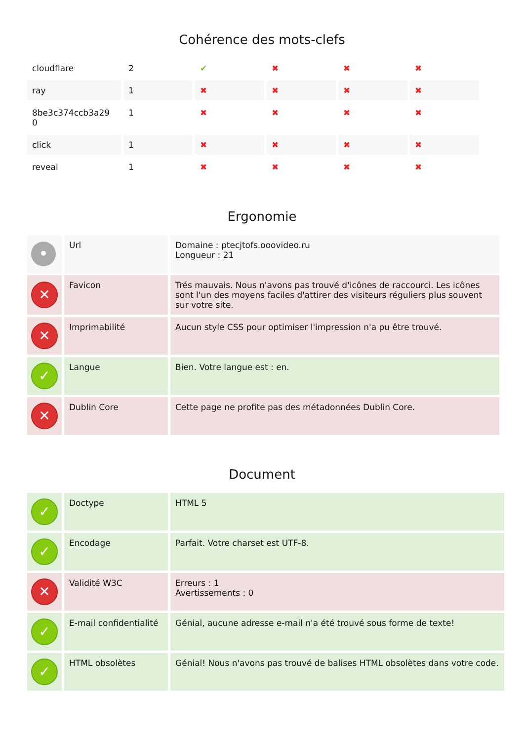Cohérence des mots-clefs
| cloudflare | 2 | ✔ | ✖ | ✖ | ✖ |
| ray | 1 | ✖ | ✖ | ✖ | ✖ |
| 8be3c374ccb3a29 0 | 1 | ✖ | ✖ | ✖ | ✖ |
| click | 1 | ✖ | ✖ | ✖ | ✖ |
| reveal | 1 | ✖ | ✖ | ✖ | ✖ |
Ergonomie
| • | Url | Domaine : ptecjtofs.ooovideo.ru Longueur : 21 |
| ✕ | Favicon | Trés mauvais. Nous n'avons pas trouvé d'icônes de raccourci. Les icônes sont l'un des moyens faciles d'attirer des visiteurs réguliers plus souvent sur votre site. |
| ✕ | Imprimabilité | Aucun style CSS pour optimiser l'impression n'a pu être trouvé. |
| ✓ | Langue | Bien. Votre langue est : en. |
| ✕ | Dublin Core | Cette page ne profite pas des métadonnées Dublin Core. |
Document
| ✓ | Doctype | HTML 5 |
| ✓ | Encodage | Parfait. Votre charset est UTF-8. |
| ✕ | Validité W3C | Erreurs : 1 Avertissements : 0 |
| ✓ | E-mail confidentialité | Génial, aucune adresse e-mail n'a été trouvé sous forme de texte! |
| ✓ | HTML obsolètes | Génial! Nous n'avons pas trouvé de balises HTML obsolètes dans votre code. |